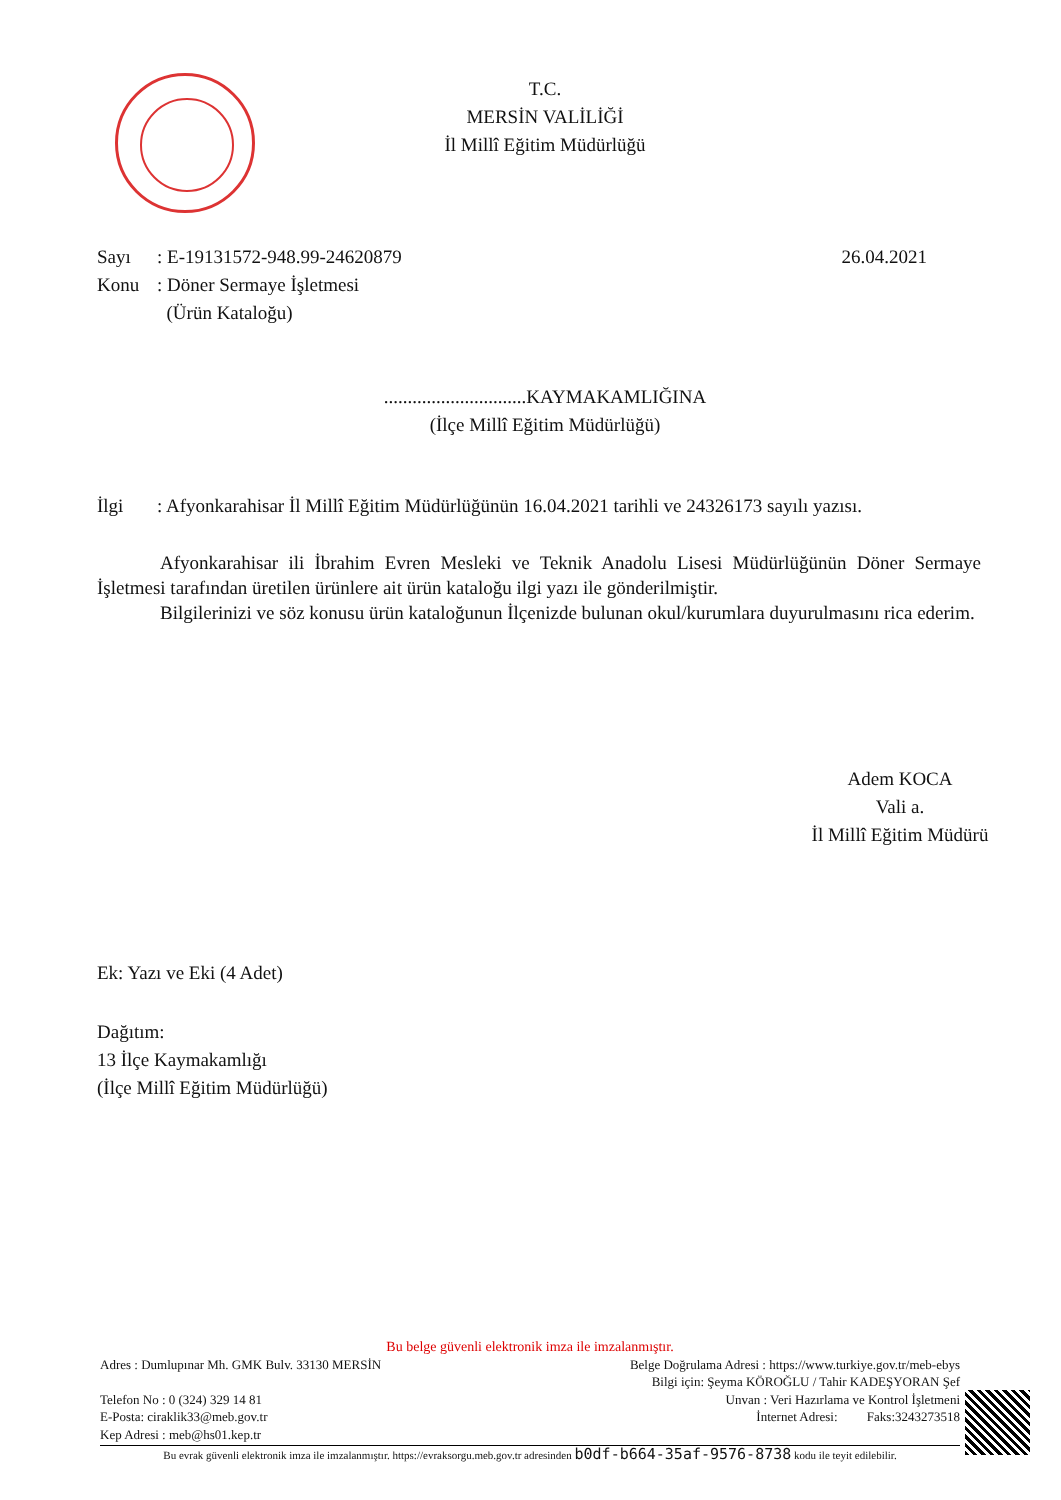T.C.
MERSİN VALİLİĞİ
İl Millî Eğitim Müdürlüğü
Sayı: E-19131572-948.99-24620879 26.04.2021
Konu: Döner Sermaye İşletmesi
(Ürün Kataloğu)
..............................KAYMAKAMLIĞINA
(İlçe Millî Eğitim Müdürlüğü)
İlgi: Afyonkarahisar İl Millî Eğitim Müdürlüğünün 16.04.2021 tarihli ve 24326173 sayılı yazısı.
Afyonkarahisar ili İbrahim Evren Mesleki ve Teknik Anadolu Lisesi Müdürlüğünün Döner Sermaye İşletmesi tarafından üretilen ürünlere ait ürün kataloğu ilgi yazı ile gönderilmiştir.
Bilgilerinizi ve söz konusu ürün kataloğunun İlçenizde bulunan okul/kurumlara duyurulmasını rica ederim.
Adem KOCA
Vali a.
İl Millî Eğitim Müdürü
Ek: Yazı ve Eki (4 Adet)
Dağıtım:
13 İlçe Kaymakamlığı
(İlçe Millî Eğitim Müdürlüğü)
Bu belge güvenli elektronik imza ile imzalanmıştır.
Adres : Dumlupınar Mh. GMK Bulv. 33130 MERSİN Belge Doğrulama Adresi : https://www.turkiye.gov.tr/meb-ebys
Bilgi için: Şeyma KÖROĞLU / Tahir KADEŞYORAN Şef
Telefon No : 0 (324) 329 14 81 Unvan : Veri Hazırlama ve Kontrol İşletmeni
E-Posta: ciraklik33@meb.gov.tr İnternet Adresi: Faks:3243273518
Kep Adresi : meb@hs01.kep.tr
Bu evrak güvenli elektronik imza ile imzalanmıştır. https://evraksorgu.meb.gov.tr adresinden b0df-b664-35af-9576-8738 kodu ile teyit edilebilir.